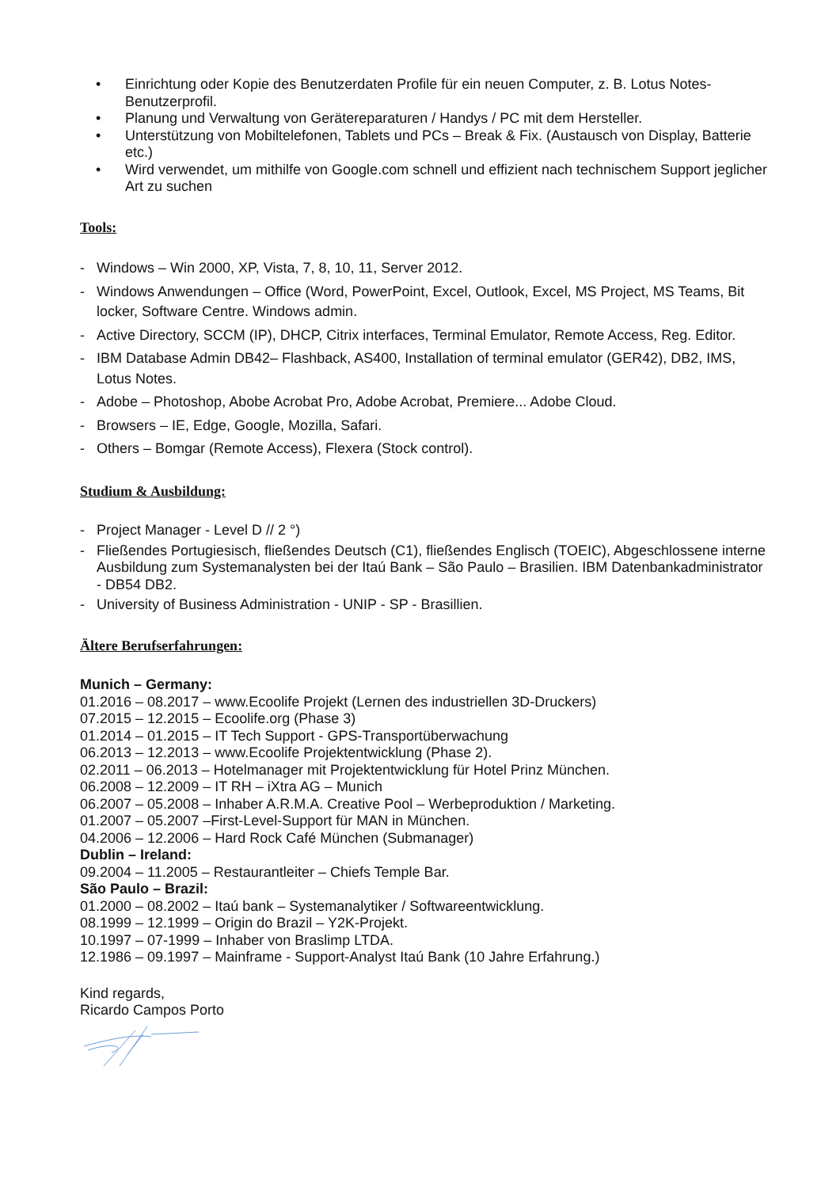• Einrichtung oder Kopie des Benutzerdaten Profile für ein neuen Computer, z. B. Lotus Notes-Benutzerprofil.
• Planung und Verwaltung von Gerätereparaturen / Handys / PC mit dem Hersteller.
• Unterstützung von Mobiltelefonen, Tablets und PCs – Break & Fix. (Austausch von Display, Batterie etc.)
• Wird verwendet, um mithilfe von Google.com schnell und effizient nach technischem Support jeglicher Art zu suchen
Tools:
- Windows – Win 2000, XP, Vista, 7, 8, 10, 11, Server 2012.
- Windows Anwendungen – Office (Word, PowerPoint, Excel, Outlook, Excel, MS Project, MS Teams, Bit locker, Software Centre. Windows admin.
- Active Directory, SCCM (IP), DHCP, Citrix interfaces, Terminal Emulator, Remote Access, Reg. Editor.
- IBM Database Admin DB42– Flashback, AS400, Installation of terminal emulator (GER42), DB2, IMS, Lotus Notes.
- Adobe – Photoshop, Abobe Acrobat Pro, Adobe Acrobat, Premiere... Adobe Cloud.
- Browsers – IE, Edge, Google, Mozilla, Safari.
- Others – Bomgar (Remote Access), Flexera (Stock control).
Studium & Ausbildung:
- Project Manager - Level D // 2 °)
- Fließendes Portugiesisch, fließendes Deutsch (C1), fließendes Englisch (TOEIC), Abgeschlossene interne Ausbildung zum Systemanalysten bei der Itaú Bank – São Paulo – Brasilien. IBM Datenbankadministrator - DB54 DB2.
- University of Business Administration - UNIP - SP - Brasillien.
Ältere Berufserfahrungen:
Munich – Germany:
01.2016 – 08.2017 – www.Ecoolife Projekt (Lernen des industriellen 3D-Druckers)
07.2015 – 12.2015 – Ecoolife.org (Phase 3)
01.2014 – 01.2015 – IT Tech Support - GPS-Transportüberwachung
06.2013 – 12.2013 – www.Ecoolife Projektentwicklung (Phase 2).
02.2011 – 06.2013 – Hotelmanager mit Projektentwicklung für Hotel Prinz München.
06.2008 – 12.2009 – IT RH – iXtra AG – Munich
06.2007 – 05.2008 – Inhaber A.R.M.A. Creative Pool – Werbeproduktion / Marketing.
01.2007 – 05.2007 –First-Level-Support für MAN in München.
04.2006 – 12.2006 – Hard Rock Café München (Submanager)
Dublin – Ireland:
09.2004 – 11.2005 – Restaurantleiter – Chiefs Temple Bar.
São Paulo – Brazil:
01.2000 – 08.2002 – Itaú bank – Systemanalytiker / Softwareentwicklung.
08.1999 – 12.1999 – Origin do Brazil – Y2K-Projekt.
10.1997 – 07-1999 – Inhaber von Braslimp LTDA.
12.1986 – 09.1997 – Mainframe - Support-Analyst Itaú Bank (10 Jahre Erfahrung.)
Kind regards,
Ricardo Campos Porto